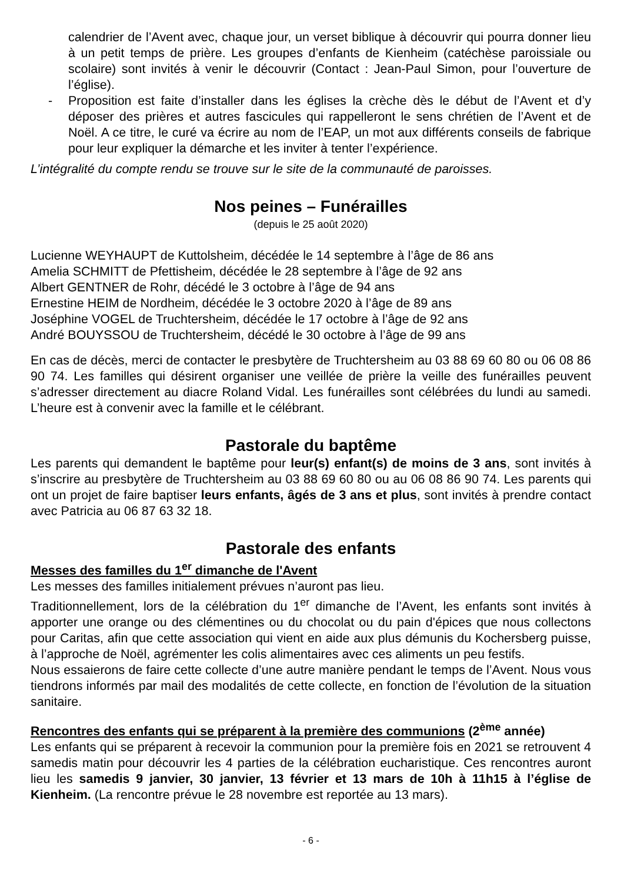calendrier de l’Avent avec, chaque jour, un verset biblique à découvrir qui pourra donner lieu à un petit temps de prière. Les groupes d’enfants de Kienheim (catéchèse paroissiale ou scolaire) sont invités à venir le découvrir (Contact : Jean-Paul Simon, pour l’ouverture de l’église).
- Proposition est faite d’installer dans les églises la crèche dès le début de l’Avent et d’y déposer des prières et autres fascicules qui rappelleront le sens chrétien de l’Avent et de Noël. A ce titre, le curé va écrire au nom de l’EAP, un mot aux différents conseils de fabrique pour leur expliquer la démarche et les inviter à tenter l’expérience.
L’intégralité du compte rendu se trouve sur le site de la communauté de paroisses.
Nos peines – Funérailles
(depuis le 25 août 2020)
Lucienne WEYHAUPT de Kuttolsheim, décédée le 14 septembre à l’âge de 86 ans
Amelia SCHMITT de Pfettisheim, décédée le 28 septembre à l’âge de 92 ans
Albert GENTNER de Rohr, décédé le 3 octobre à l’âge de 94 ans
Ernestine HEIM de Nordheim, décédée le 3 octobre 2020 à l’âge de 89 ans
Joséphine VOGEL de Truchtersheim, décédée le 17 octobre à l’âge de 92 ans
André BOUYSSOU de Truchtersheim, décédé le 30 octobre à l’âge de 99 ans
En cas de décès, merci de contacter le presbytère de Truchtersheim au 03 88 69 60 80 ou 06 08 86 90 74. Les familles qui désirent organiser une veillée de prière la veille des funérailles peuvent s’adresser directement au diacre Roland Vidal. Les funérailles sont célébrées du lundi au samedi. L’heure est à convenir avec la famille et le célébrant.
Pastorale du baptême
Les parents qui demandent le baptême pour leur(s) enfant(s) de moins de 3 ans, sont invités à s’inscrire au presbytère de Truchtersheim au 03 88 69 60 80 ou au 06 08 86 90 74. Les parents qui ont un projet de faire baptiser leurs enfants, âgés de 3 ans et plus, sont invités à prendre contact avec Patricia au 06 87 63 32 18.
Pastorale des enfants
Messes des familles du 1<sup>er</sup> dimanche de l'Avent
Les messes des familles initialement prévues n’auront pas lieu.
Traditionnellement, lors de la célébration du 1<sup>er</sup> dimanche de l’Avent, les enfants sont invités à apporter une orange ou des clémentines ou du chocolat ou du pain d'épices que nous collectons pour Caritas, afin que cette association qui vient en aide aux plus démunis du Kochersberg puisse, à l’approche de Noël, agrémenter les colis alimentaires avec ces aliments un peu festifs.
Nous essaierons de faire cette collecte d’une autre manière pendant le temps de l’Avent. Nous vous tiendrons informés par mail des modalités de cette collecte, en fonction de l’évolution de la situation sanitaire.
Rencontres des enfants qui se préparent à la première des communions (2<sup>ème</sup> année)
Les enfants qui se préparent à recevoir la communion pour la première fois en 2021 se retrouvent 4 samedis matin pour découvrir les 4 parties de la célébration eucharistique. Ces rencontres auront lieu les samedis 9 janvier, 30 janvier, 13 février et 13 mars de 10h à 11h15 à l’église de Kienheim. (La rencontre prévue le 28 novembre est reportée au 13 mars).
- 6 -